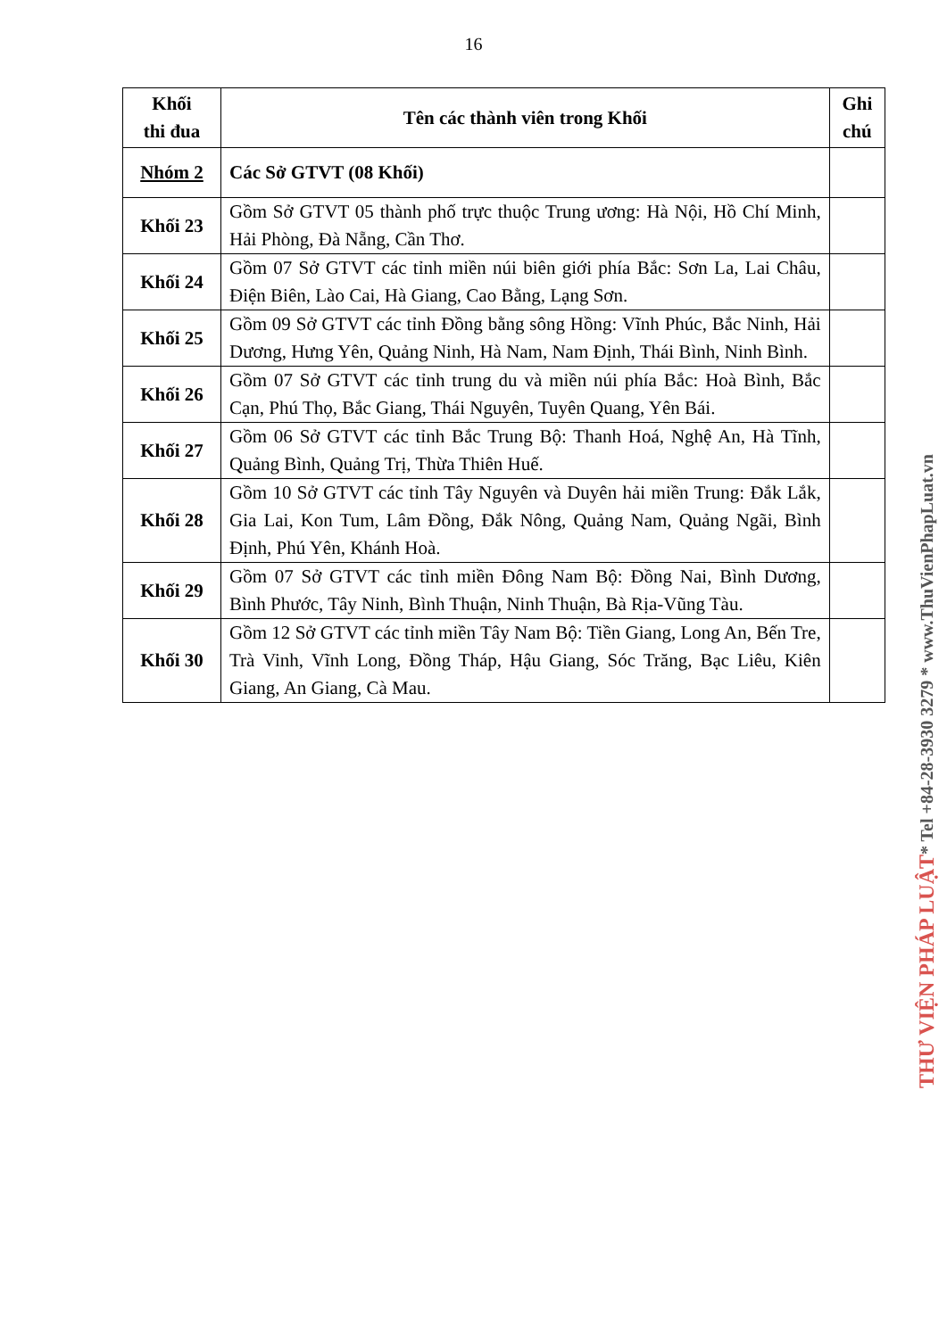16
| Khối thi đua | Tên các thành viên trong Khối | Ghi chú |
| --- | --- | --- |
| Nhóm 2 | Các Sở GTVT (08 Khối) | |
| Khối 23 | Gồm Sở GTVT 05 thành phố trực thuộc Trung ương: Hà Nội, Hồ Chí Minh, Hải Phòng, Đà Nẵng, Cần Thơ. | |
| Khối 24 | Gồm 07 Sở GTVT các tỉnh miền núi biên giới phía Bắc: Sơn La, Lai Châu, Điện Biên, Lào Cai, Hà Giang, Cao Bằng, Lạng Sơn. | |
| Khối 25 | Gồm 09 Sở GTVT các tỉnh Đồng bằng sông Hồng: Vĩnh Phúc, Bắc Ninh, Hải Dương, Hưng Yên, Quảng Ninh, Hà Nam, Nam Định, Thái Bình, Ninh Bình. | |
| Khối 26 | Gồm 07 Sở GTVT các tỉnh trung du và miền núi phía Bắc: Hoà Bình, Bắc Cạn, Phú Thọ, Bắc Giang, Thái Nguyên, Tuyên Quang, Yên Bái. | |
| Khối 27 | Gồm 06 Sở GTVT các tỉnh Bắc Trung Bộ: Thanh Hoá, Nghệ An, Hà Tĩnh, Quảng Bình, Quảng Trị, Thừa Thiên Huế. | |
| Khối 28 | Gồm 10 Sở GTVT các tỉnh Tây Nguyên và Duyên hải miền Trung: Đắk Lắk, Gia Lai, Kon Tum, Lâm Đồng, Đắk Nông, Quảng Nam, Quảng Ngãi, Bình Định, Phú Yên, Khánh Hoà. | |
| Khối 29 | Gồm 07 Sở GTVT các tỉnh miền Đông Nam Bộ: Đồng Nai, Bình Dương, Bình Phước, Tây Ninh, Bình Thuận, Ninh Thuận, Bà Rịa-Vũng Tàu. | |
| Khối 30 | Gồm 12 Sở GTVT các tỉnh miền Tây Nam Bộ: Tiền Giang, Long An, Bến Tre, Trà Vinh, Vĩnh Long, Đồng Tháp, Hậu Giang, Sóc Trăng, Bạc Liêu, Kiên Giang, An Giang, Cà Mau. | |
THƯ VIỆN PHÁP LUẬT
* Tel +84-28-3930 3279 * www.ThuVienPhapLuat.vn